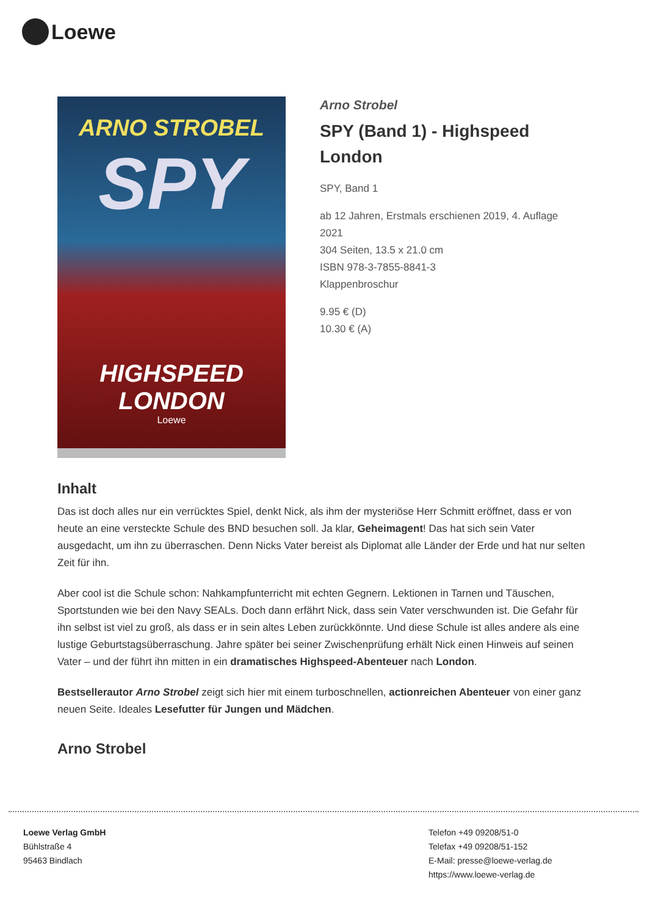Loewe
ARNO STROBEL
SPY
HIGHSPEED
LONDON
Loewe
Arno Strobel
SPY (Band 1) - Highspeed London
SPY, Band 1
ab 12 Jahren, Erstmals erschienen 2019, 4. Auflage 2021
304 Seiten, 13.5 x 21.0 cm
ISBN 978-3-7855-8841-3
Klappenbroschur
9.95 € (D)
10.30 € (A)
Inhalt
Das ist doch alles nur ein verrücktes Spiel, denkt Nick, als ihm der mysteriöse Herr Schmitt eröffnet, dass er von heute an eine versteckte Schule des BND besuchen soll. Ja klar, Geheimagent! Das hat sich sein Vater ausgedacht, um ihn zu überraschen. Denn Nicks Vater bereist als Diplomat alle Länder der Erde und hat nur selten Zeit für ihn.
Aber cool ist die Schule schon: Nahkampfunterricht mit echten Gegnern. Lektionen in Tarnen und Täuschen, Sportstunden wie bei den Navy SEALs. Doch dann erfährt Nick, dass sein Vater verschwunden ist. Die Gefahr für ihn selbst ist viel zu groß, als dass er in sein altes Leben zurückkönnte. Und diese Schule ist alles andere als eine lustige Geburtstagsüberraschung. Jahre später bei seiner Zwischenprüfung erhält Nick einen Hinweis auf seinen Vater – und der führt ihn mitten in ein dramatisches Highspeed-Abenteuer nach London.
Bestsellerautor Arno Strobel zeigt sich hier mit einem turboschnellen, actionreichen Abenteuer von einer ganz neuen Seite. Ideales Lesefutter für Jungen und Mädchen.
Arno Strobel
Loewe Verlag GmbH
Bühlstraße 4
95463 Bindlach
Telefon +49 09208/51-0
Telefax +49 09208/51-152
E-Mail: presse@loewe-verlag.de
https://www.loewe-verlag.de